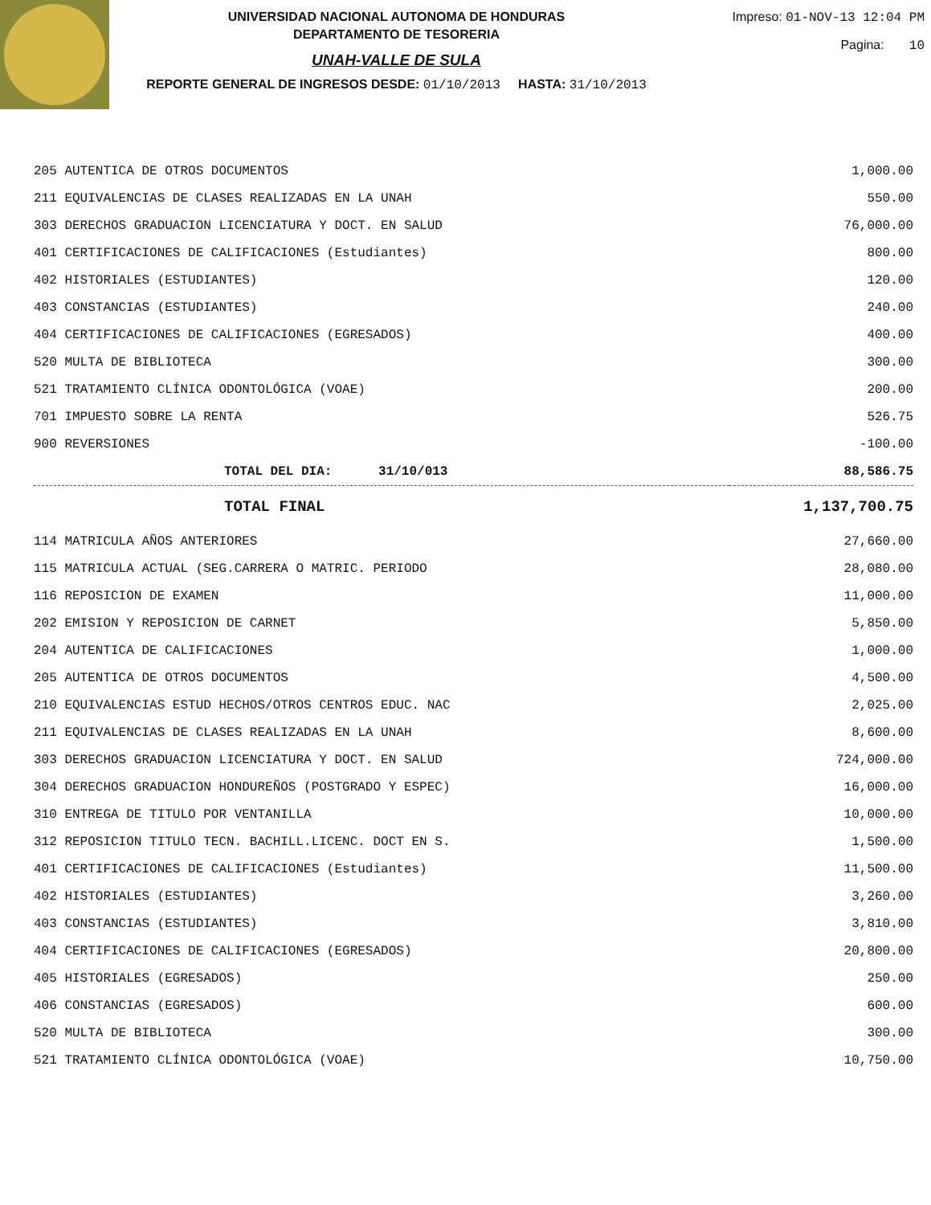UNIVERSIDAD NACIONAL AUTONOMA DE HONDURAS
DEPARTAMENTO DE TESORERIA
UNAH-VALLE DE SULA
REPORTE GENERAL DE INGRESOS DESDE: 01/10/2013 HASTA: 31/10/2013
Impreso: 01-NOV-13 12:04 PM
Pagina: 10
| 205 AUTENTICA DE OTROS DOCUMENTOS | 1,000.00 |
| 211 EQUIVALENCIAS DE CLASES REALIZADAS EN LA UNAH | 550.00 |
| 303 DERECHOS GRADUACION LICENCIATURA Y DOCT. EN SALUD | 76,000.00 |
| 401 CERTIFICACIONES DE CALIFICACIONES (Estudiantes) | 800.00 |
| 402 HISTORIALES (ESTUDIANTES) | 120.00 |
| 403 CONSTANCIAS (ESTUDIANTES) | 240.00 |
| 404 CERTIFICACIONES DE CALIFICACIONES (EGRESADOS) | 400.00 |
| 520 MULTA DE BIBLIOTECA | 300.00 |
| 521 TRATAMIENTO CLÍNICA ODONTOLÓGICA (VOAE) | 200.00 |
| 701 IMPUESTO SOBRE LA RENTA | 526.75 |
| 900 REVERSIONES | -100.00 |
| TOTAL DEL DIA: 31/10/013 | 88,586.75 |
| TOTAL FINAL | 1,137,700.75 |
| 114 MATRICULA AÑOS ANTERIORES | 27,660.00 |
| 115 MATRICULA ACTUAL (SEG.CARRERA O MATRIC. PERIODO | 28,080.00 |
| 116 REPOSICION DE EXAMEN | 11,000.00 |
| 202 EMISION Y REPOSICION DE CARNET | 5,850.00 |
| 204 AUTENTICA DE CALIFICACIONES | 1,000.00 |
| 205 AUTENTICA DE OTROS DOCUMENTOS | 4,500.00 |
| 210 EQUIVALENCIAS ESTUD HECHOS/OTROS CENTROS EDUC. NAC | 2,025.00 |
| 211 EQUIVALENCIAS DE CLASES REALIZADAS EN LA UNAH | 8,600.00 |
| 303 DERECHOS GRADUACION LICENCIATURA Y DOCT. EN SALUD | 724,000.00 |
| 304 DERECHOS GRADUACION HONDUREÑOS (POSTGRADO Y ESPEC) | 16,000.00 |
| 310 ENTREGA DE TITULO POR VENTANILLA | 10,000.00 |
| 312 REPOSICION TITULO TECN. BACHILL.LICENC. DOCT EN S. | 1,500.00 |
| 401 CERTIFICACIONES DE CALIFICACIONES (Estudiantes) | 11,500.00 |
| 402 HISTORIALES (ESTUDIANTES) | 3,260.00 |
| 403 CONSTANCIAS (ESTUDIANTES) | 3,810.00 |
| 404 CERTIFICACIONES DE CALIFICACIONES (EGRESADOS) | 20,800.00 |
| 405 HISTORIALES (EGRESADOS) | 250.00 |
| 406 CONSTANCIAS (EGRESADOS) | 600.00 |
| 520 MULTA DE BIBLIOTECA | 300.00 |
| 521 TRATAMIENTO CLÍNICA ODONTOLÓGICA (VOAE) | 10,750.00 |